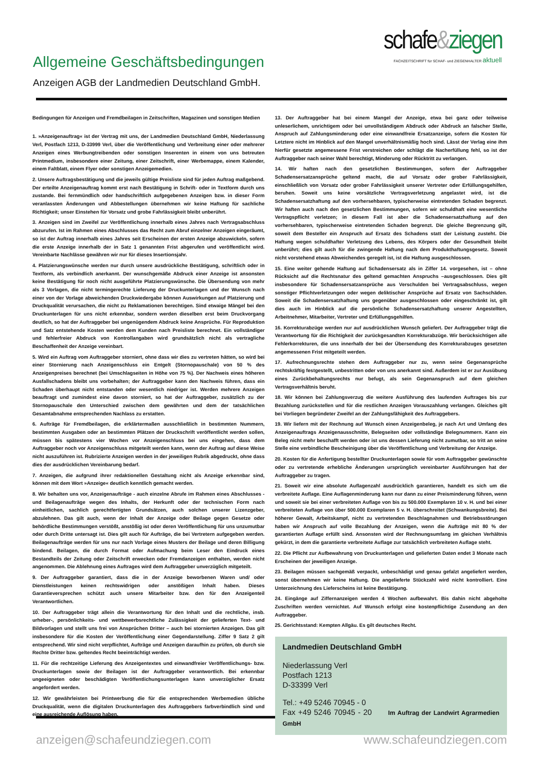Allgemeine Geschäftsbedingungen
Anzeigen AGB der Landmedien Deutschland GmbH.
schafe&ziegen
FACHZEITSCHRIFT für SCHAF- und ZIEGENHALTER aktuell
Bedingungen für Anzeigen und Fremdbeilagen in Zeitschriften, Magazinen und sonstigen Medien
1. »Anzeigenauftrag« ist der Vertrag mit uns, der Landmedien Deutschland GmbH, Niederlassung Verl, Postfach 1213, D-33999 Verl, über die Veröffentlichung und Verbreitung einer oder mehrerer Anzeigen eines Werbungtreibenden oder sonstigen Inserenten in einem von uns betreuten Printmedium, insbesondere einer Zeitung, einer Zeitschrift, einer Werbemappe, einem Kalender, einem Faltblatt, einem Flyer oder sonstigen Anzeigemedien.
2. Unsere Auftragsbestätigung und die jeweils gültige Preisliste sind für jeden Auftrag maßgebend. Der erteilte Anzeigenauftrag kommt erst nach Bestätigung in Schrift- oder in Textform durch uns zustande. Bei fernmündlich oder handschriftlich aufgegebenen Anzeigen bzw. in dieser Form veranlassten Änderungen und Abbestellungen übernehmen wir keine Haftung für sachliche Richtigkeit; unser Einstehen für Vorsatz und grobe Fahrlässigkeit bleibt unberührt.
3. Anzeigen sind im Zweifel zur Veröffentlichung innerhalb eines Jahres nach Vertragsabschluss abzurufen. Ist im Rahmen eines Abschlusses das Recht zum Abruf einzelner Anzeigen eingeräumt, so ist der Auftrag innerhalb eines Jahres seit Erscheinen der ersten Anzeige abzuwickeln, sofern die erste Anzeige innerhalb der in Satz 1 genannten Frist abgerufen und veröffentlicht wird. Vereinbarte Nachlässe gewähren wir nur für dieses Insertionsjahr.
4. Platzierungswünsche werden nur durch unsere ausdrückliche Bestätigung, schriftlich oder in Textform, als verbindlich anerkannt. Der wunschgemäße Abdruck einer Anzeige ist ansonsten keine Bestätigung für noch nicht ausgeführte Platzierungswünsche. Die Übersendung von mehr als 3 Vorlagen, die nicht termingerechte Lieferung der Druckunterlagen und der Wunsch nach einer von der Vorlage abweichenden Druckwiedergabe können Auswirkungen auf Platzierung und Druckqualität verursachen, die nicht zu Reklamationen berechtigen. Sind etwaige Mängel bei den Druckunterlagen für uns nicht erkennbar, sondern werden dieselben erst beim Druckvorgang deutlich, so hat der Auftraggeber bei ungenügendem Abdruck keine Ansprüche. Für Reproduktion und Satz entstehende Kosten werden dem Kunden nach Preisliste berechnet. Ein vollständiger und fehlerfreier Abdruck von Kontrollangaben wird grundsätzlich nicht als vertragliche Beschaffenheit der Anzeige vereinbart.
5. Wird ein Auftrag vom Auftraggeber storniert, ohne dass wir dies zu vertreten hätten, so wird bei einer Stornierung nach Anzeigenschluss ein Entgelt (Stornopauschale) von 50 % des Anzeigenpreises berechnet (bei Umschlagseiten in Höhe von 75 %). Der Nachweis eines höheren Ausfallschadens bleibt uns vorbehalten; der Auftraggeber kann den Nachweis führen, dass ein Schaden überhaupt nicht entstanden oder wesentlich niedriger ist. Werden mehrere Anzeigen beauftragt und zumindest eine davon storniert, so hat der Auftraggeber, zusätzlich zu der Stornopauschale den Unterschied zwischen dem gewährten und dem der tatsächlichen Gesamtabnahme entsprechenden Nachlass zu erstatten.
6. Aufträge für Fremdbeilagen, die erklärtermaßen ausschließlich in bestimmten Nummern, bestimmten Ausgaben oder an bestimmten Plätzen der Druckschrift veröffentlicht werden sollen, müssen bis spätestens vier Wochen vor Anzeigenschluss bei uns eingehen, dass dem Auftraggeber noch vor Anzeigenschluss mitgeteilt werden kann, wenn der Auftrag auf diese Weise nicht auszuführen ist. Rubrizierte Anzeigen werden in der jeweiligen Rubrik abgedruckt, ohne dass dies der ausdrücklichen Vereinbarung bedarf.
7. Anzeigen, die aufgrund ihrer redaktionellen Gestaltung nicht als Anzeige erkennbar sind, können mit dem Wort »Anzeige« deutlich kenntlich gemacht werden.
8. Wir behalten uns vor, Anzeigenaufträge - auch einzelne Abrufe im Rahmen eines Abschlusses - und Beilagenaufträge wegen des Inhalts, der Herkunft oder der technischen Form nach einheitlichen, sachlich gerechtfertigten Grundsätzen, auch solchen unserer Lizenzgeber, abzulehnen. Das gilt auch, wenn der Inhalt der Anzeige oder Beilage gegen Gesetze oder behördliche Bestimmungen verstößt, anstößig ist oder deren Veröffentlichung für uns unzumutbar oder durch Dritte untersagt ist. Dies gilt auch für Aufträge, die bei Vertretern aufgegeben werden. Beilagenaufträge werden für uns nur nach Vorlage eines Musters der Beilage und deren Billigung bindend. Beilagen, die durch Format oder Aufmachung beim Leser den Eindruck eines Bestandteils der Zeitung oder Zeitschrift erwecken oder Fremdanzeigen enthalten, werden nicht angenommen. Die Ablehnung eines Auftrages wird dem Auftraggeber unverzüglich mitgeteilt.
9. Der Auftraggeber garantiert, dass die in der Anzeige beworbenen Waren und/ oder Dienstleistungen keinen rechtswidrigen oder anstößigen Inhalt haben. Dieses Garantieversprechen schützt auch unsere Mitarbeiter bzw. den für den Anzeigenteil Verantwortlichen.
10. Der Auftraggeber trägt allein die Verantwortung für den Inhalt und die rechtliche, insb. urheber-, persönlichkeits- und wettbewerbsrechtliche Zulässigkeit der gelieferten Text- und Bildvorlagen und stellt uns frei von Ansprüchen Dritter – auch bei stornierten Anzeigen. Das gilt insbesondere für die Kosten der Veröffentlichung einer Gegendarstellung. Ziffer 9 Satz 2 gilt entsprechend. Wir sind nicht verpflichtet, Aufträge und Anzeigen daraufhin zu prüfen, ob durch sie Rechte Dritter bzw. geltendes Recht beeinträchtigt werden.
11. Für die rechtzeitige Lieferung des Anzeigentextes und einwandfreier Veröffentlichungs- bzw. Druckunterlagen sowie der Beilagen ist der Auftraggeber verantwortlich. Bei erkennbar ungeeigneten oder beschädigten Veröffentlichungsunterlagen kann unverzüglicher Ersatz angefordert werden.
12. Wir gewährleisten bei Printwerbung die für die entsprechenden Werbemedien übliche Druckqualität, wenn die digitalen Druckunterlagen des Auftraggebers farbverbindlich sind und eine ausreichende Auflösung haben.
13. Der Auftraggeber hat bei einem Mangel der Anzeige, etwa bei ganz oder teilweise unleserlichem, unrichtigem oder bei unvollständigem Abdruck oder Abdruck an falscher Stelle, Anspruch auf Zahlungsminderung oder eine einwandfreie Ersatzanzeige, sofern die Kosten für Letztere nicht im Hinblick auf den Mangel unverhältnismäßig hoch sind. Lässt der Verlag eine ihm hierfür gesetzte angemessene Frist verstreichen oder schlägt die Nacherfüllung fehl, so ist der Auftraggeber nach seiner Wahl berechtigt, Minderung oder Rücktritt zu verlangen.
14. Wir haften nach den gesetzlichen Bestimmungen, sofern der Auftraggeber Schadensersatzansprüche geltend macht, die auf Vorsatz oder grober Fahrlässigkeit, einschließlich von Vorsatz oder grober Fahrlässigkeit unserer Vertreter oder Erfüllungsgehilfen, beruhen. Soweit uns keine vorsätzliche Vertragsverletzung angelastet wird, ist die Schadensersatzhaftung auf den vorhersehbaren, typischerweise eintretenden Schaden begrenzt. Wir haften auch nach den gesetzlichen Bestimmungen, sofern wir schuldhaft eine wesentliche Vertragspflicht verletzen; in diesem Fall ist aber die Schadensersatzhaftung auf den vorhersehbaren, typischerweise eintretenden Schaden begrenzt. Die gleiche Begrenzung gilt, soweit dem Besteller ein Anspruch auf Ersatz des Schadens statt der Leistung zusteht. Die Haftung wegen schuldhafter Verletzung des Lebens, des Körpers oder der Gesundheit bleibt unberührt; dies gilt auch für die zwingende Haftung nach dem Produkthaftungsgesetz. Soweit nicht vorstehend etwas Abweichendes geregelt ist, ist die Haftung ausgeschlossen.
15. Eine weiter gehende Haftung auf Schadensersatz als in Ziffer 14. vorgesehen, ist – ohne Rücksicht auf die Rechtsnatur des geltend gemachten Anspruchs –ausgeschlossen. Dies gilt insbesondere für Schadensersatzansprüche aus Verschulden bei Vertragsabschluss, wegen sonstiger Pflichtverletzungen oder wegen deliktischer Ansprüche auf Ersatz von Sachschäden. Soweit die Schadensersatzhaftung uns gegenüber ausgeschlossen oder eingeschränkt ist, gilt dies auch im Hinblick auf die persönliche Schadensersatzhaftung unserer Angestellten, Arbeitnehmer, Mitarbeiter, Vertreter und Erfüllungsgehilfen.
16. Korrekturabzüge werden nur auf ausdrücklichen Wunsch geliefert. Der Auftraggeber trägt die Verantwortung für die Richtigkeit der zurückgesandten Korrekturabzüge. Wir berücksichtigen alle Fehlerkorrekturen, die uns innerhalb der bei der Übersendung des Korrekturabzuges gesetzten angemessenen Frist mitgeteilt werden.
17. Aufrechnungsrechte stehen dem Auftraggeber nur zu, wenn seine Gegenansprüche rechtskräftig festgestellt, unbestritten oder von uns anerkannt sind. Außerdem ist er zur Ausübung eines Zurückbehaltungsrechts nur befugt, als sein Gegenanspruch auf dem gleichen Vertragsverhältnis beruht.
18. Wir können bei Zahlungsverzug die weitere Ausführung des laufenden Auftrages bis zur Bezahlung zurückstellen und für die restlichen Anzeigen Vorauszahlung verlangen. Gleiches gilt bei Vorliegen begründeter Zweifel an der Zahlungsfähigkeit des Auftraggebers.
19. Wir liefern mit der Rechnung auf Wunsch einen Anzeigenbeleg, je nach Art und Umfang des Anzeigenauftrags Anzeigenausschnitte, Belegseiten oder vollständige Belegnummern. Kann ein Beleg nicht mehr beschafft werden oder ist uns dessen Lieferung nicht zumutbar, so tritt an seine Stelle eine verbindliche Bescheinigung über die Veröffentlichung und Verbreitung der Anzeige.
20. Kosten für die Anfertigung bestellter Druckunterlagen sowie für vom Auftraggeber gewünschte oder zu vertretende erhebliche Änderungen ursprünglich vereinbarter Ausführungen hat der Auftraggeber zu tragen.
21. Soweit wir eine absolute Auflagenzahl ausdrücklich garantieren, handelt es sich um die verbreitete Auflage. Eine Auflagenminderung kann nur dann zu einer Preisminderung führen, wenn und soweit sie bei einer verbreiteten Auflage von bis zu 500.000 Exemplaren 10 v. H. und bei einer verbreiteten Auflage von über 500.000 Exemplaren 5 v. H. überschreitet (Schwankungsbreite). Bei höherer Gewalt, Arbeitskampf, nicht zu vertretenden Beschlagnahmen und Betriebsstörungen haben wir Anspruch auf volle Bezahlung der Anzeigen, wenn die Aufträge mit 80 % der garantierten Auflage erfüllt sind. Ansonsten wird der Rechnungsumfang im gleichen Verhältnis gekürzt, in dem die garantierte verbreitete Auflage zur tatsächlich verbreiteten Auflage steht.
22. Die Pflicht zur Aufbewahrung von Druckunterlagen und gelieferten Daten endet 3 Monate nach Erscheinen der jeweiligen Anzeige.
23. Beilagen müssen sachgemäß verpackt, unbeschädigt und genau gefalzt angeliefert werden, sonst übernehmen wir keine Haftung. Die angelieferte Stückzahl wird nicht kontrolliert. Eine Unterzeichnung des Lieferscheins ist keine Bestätigung.
24. Eingänge auf Ziffernanzeigen werden 4 Wochen aufbewahrt. Bis dahin nicht abgeholte Zuschriften werden vernichtet. Auf Wunsch erfolgt eine kostenpflichtige Zusendung an den Auftraggeber.
25. Gerichtsstand: Kempten Allgäu. Es gilt deutsches Recht.
Landmedien Deutschland GmbH
Niederlassung Verl
Postfach 1213
D-33399 Verl
Tel.: +49 5246 70945 - 0
Fax +49 5246 70945 - 20 Im Auftrag der Landwirt Agrarmedien GmbH
anzeigen@schafeundziegen.com www.schafeundziegen.com